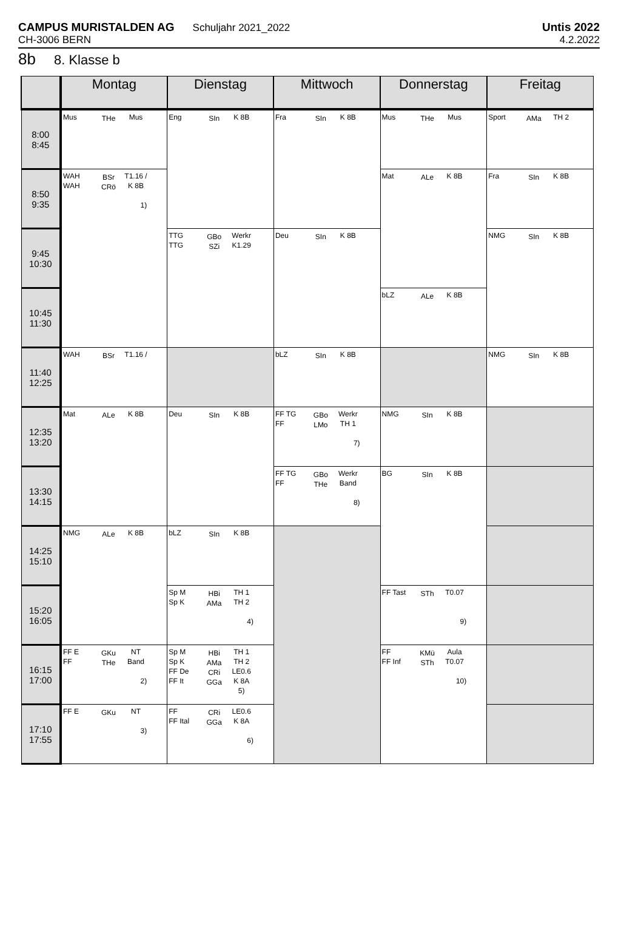CAMPUS MURISTALDEN AG Schuljahr 2021_2022
CH-3006 BERN
Untis 2022
4.2.2022
8b 8. Klasse b
| | Montag | Dienstag | Mittwoch | Donnerstag | Freitag |
| --- | --- | --- | --- | --- | --- |
| 8:00 8:45 | Mus THe Mus | Eng SIn K 8B | Fra SIn K 8B | Mus THe Mus | Sport AMa TH 2 |
| 8:50 9:35 | WAH WAH BSr CRö T1.16 / K 8B 1) | | | Mat ALe K 8B | Fra SIn K 8B |
| 9:45 10:30 | | TTG TTG GBo SZi Werkr K1.29 | Deu SIn K 8B | | NMG SIn K 8B |
| 10:45 11:30 | | | | bLZ ALe K 8B | |
| 11:40 12:25 | WAH BSr T1.16 / | | bLZ SIn K 8B | | NMG SIn K 8B |
| 12:35 13:20 | Mat ALe K 8B | Deu SIn K 8B | FF TG FF GBo LMo Werkr TH 1 7) | NMG SIn K 8B | |
| 13:30 14:15 | | | FF TG FF GBo THe Werkr Band 8) | BG SIn K 8B | |
| 14:25 15:10 | NMG ALe K 8B | bLZ SIn K 8B | | | |
| 15:20 16:05 | | Sp M Sp K HBi AMa TH 1 TH 2 4) | | FF Tast STh T0.07 9) | |
| 16:15 17:00 | FF E FF GKu THe NT Band 2) | Sp M Sp K FF De FF It HBi AMa CRi GGa TH 1 TH 2 LE0.6 K 8A 5) | | FF FF Inf KMü STh Aula T0.07 10) | |
| 17:10 17:55 | FF E GKu NT 3) | FF FF Ital CRi GGa LE0.6 K 8A 6) | | | |